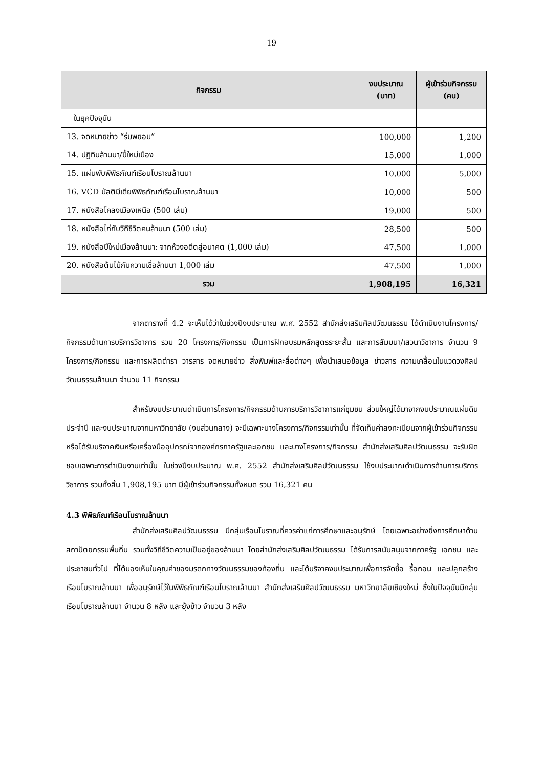19
| กิจกรรม | งบประมาณ (บาท) | ผู้เข้าร่วมกิจกรรม (คน) |
| --- | --- | --- |
| ในยุคปัจจุบัน | | |
| 13. จดหมายข่าว “ร่มพยอม” | 100,000 | 1,200 |
| 14. ปฏิทินล้านนา/ปี๋ใหม่เมือง | 15,000 | 1,000 |
| 15. แผ่นพับพิพิธภัณฑ์เรือนโบราณล้านนา | 10,000 | 5,000 |
| 16. VCD มัลติมีเดียพิพิธภัณฑ์เรือนโบราณล้านนา | 10,000 | 500 |
| 17. หนังสือโคลงเมืองเหนือ (500 เล่ม) | 19,000 | 500 |
| 18. หนังสือไก่กับวิถีชีวิตคนล้านนา (500 เล่ม) | 28,500 | 500 |
| 19. หนังสือปีใหม่เมืองล้านนา: จากห้วงอดีตสู่อนาคต (1,000 เล่ม) | 47,500 | 1,000 |
| 20. หนังสือต้นไม้กับความเชื่อล้านนา 1,000 เล่ม | 47,500 | 1,000 |
| รวม | 1,908,195 | 16,321 |
จากตารางที่ 4.2 จะเห็นได้ว่าในช่วงปีงบประมาณ พ.ศ. 2552 สำนักส่งเสริมศิลปวัฒนธรรม ได้ดำเนินงานโครงการ/กิจกรรมด้านการบริการวิชาการ รวม 20 โครงการ/กิจกรรม เป็นการฝึกอบรมหลักสูตรระยะสั้น และการสัมมนา/เสวนาวิชาการ จำนวน 9 โครงการ/กิจกรรม และการผลิตตำรา วารสาร จดหมายข่าว สิ่งพิมพ์และสื่อต่างๆ เพื่อนำเสนอข้อมูล ข่าวสาร ความเคลื่อนในแวดวงศิลปวัฒนธรรมล้านนา จำนวน 11 กิจกรรม
สำหรับงบประมาณดำเนินการโครงการ/กิจกรรมด้านการบริการวิชาการแก่ชุมชน ส่วนใหญ่ได้มาจากงบประมาณแผ่นดินประจำปี และงบประมาณจากมหาวิทยาลัย (งบส่วนกลาง) จะมีเฉพาะบางโครงการ/กิจกรรมเท่านั้น ที่จัดเก็บค่าลงทะเบียนจากผู้เข้าร่วมกิจกรรม หรือได้รับบริจาคเงินหรือเครื่องมืออุปกรณ์จากองค์กรภาครัฐและเอกชน และบางโครงการ/กิจกรรม สำนักส่งเสริมศิลปวัฒนธรรม จะรับผิดชอบเฉพาะการดำเนินงานเท่านั้น ในช่วงปีงบประมาณ พ.ศ. 2552 สำนักส่งเสริมศิลปวัฒนธรรม ใช้งบประมาณดำเนินการด้านการบริการวิชาการ รวมทั้งสิ้น 1,908,195 บาท มีผู้เข้าร่วมกิจกรรมทั้งหมด รวม 16,321 คน
4.3 พิพิธภัณฑ์เรือนโบราณล้านนา
สำนักส่งเสริมศิลปวัฒนธรรม มีกลุ่มเรือนโบราณที่ควรค่าแก่การศึกษาและอนุรักษ์ โดยเฉพาะอย่างยิ่งการศึกษาด้านสถาปัตยกรรมพื้นถิ่น รวมทั้งวิถีชีวิตความเป็นอยู่ของล้านนา โดยสำนักส่งเสริมศิลปวัฒนธรรม ได้รับการสนับสนุนจากภาครัฐ เอกชน และประชาชนทั่วไป ที่ได้มองเห็นในคุณค่าของมรดกทางวัฒนธรรมของท้องถิ่น และได้บริจาคงบประมาณเพื่อการจัดซื้อ รื้อถอน และปลูกสร้างเรือนโบราณล้านนา เพื่ออนุรักษ์ไว้ในพิพิธภัณฑ์เรือนโบราณล้านนา สำนักส่งเสริมศิลปวัฒนธรรม มหาวิทยาลัยเชียงใหม่ ซึ่งในปัจจุบันมีกลุ่มเรือนโบราณล้านนา จำนวน 8 หลัง และยุ้งข้าว จำนวน 3 หลัง